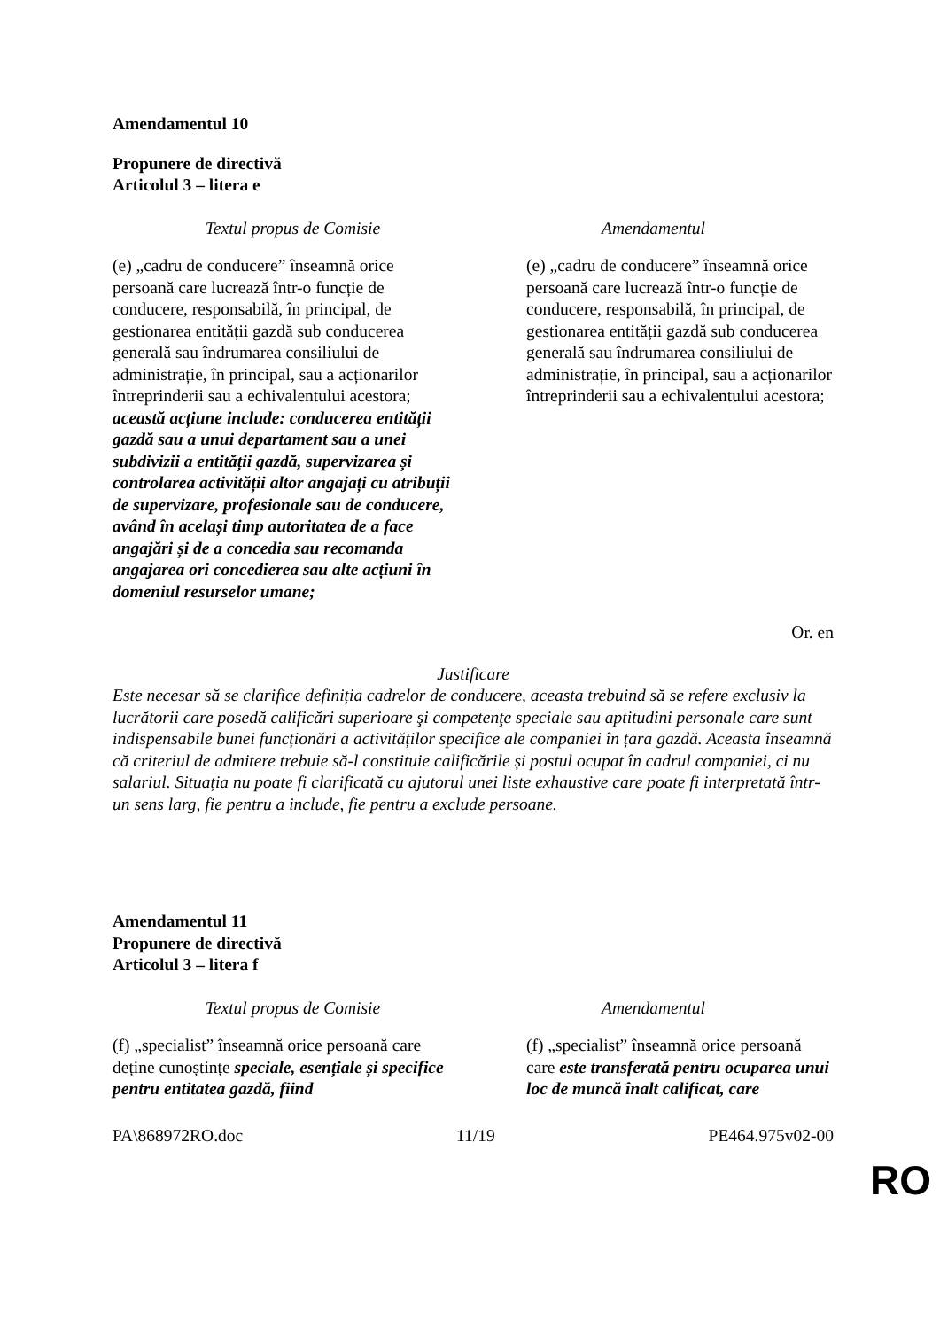Amendamentul 10
Propunere de directivă
Articolul 3 – litera e
| Textul propus de Comisie | Amendamentul |
| --- | --- |
| (e) „cadru de conducere” înseamnă orice persoană care lucrează într-o funcție de conducere, responsabilă, în principal, de gestionarea entității gazdă sub conducerea generală sau îndrumarea consiliului de administrație, în principal, sau a acționarilor întreprinderii sau a echivalentului acestora; această acțiune include: conducerea entității gazdă sau a unui departament sau a unei subdivizii a entității gazdă, supervizarea și controlarea activității altor angajați cu atribuții de supervizare, profesionale sau de conducere, având în același timp autoritatea de a face angajări și de a concedia sau recomanda angajarea ori concedierea sau alte acțiuni în domeniul resurselor umane; | (e) „cadru de conducere” înseamnă orice persoană care lucrează într-o funcție de conducere, responsabilă, în principal, de gestionarea entității gazdă sub conducerea generală sau îndrumarea consiliului de administrație, în principal, sau a acționarilor întreprinderii sau a echivalentului acestora; |
Or. en
Justificare
Este necesar să se clarifice definiția cadrelor de conducere, aceasta trebuind să se refere exclusiv la lucrătorii care posedă calificări superioare şi competenţe speciale sau aptitudini personale care sunt indispensabile bunei funcționări a activităților specifice ale companiei în țara gazdă. Aceasta înseamnă că criteriul de admitere trebuie să-l constituie calificările și postul ocupat în cadrul companiei, ci nu salariul. Situația nu poate fi clarificată cu ajutorul unei liste exhaustive care poate fi interpretată într-un sens larg, fie pentru a include, fie pentru a exclude persoane.
Amendamentul 11
Propunere de directivă
Articolul 3 – litera f
| Textul propus de Comisie | Amendamentul |
| --- | --- |
| (f) „specialist” înseamnă orice persoană care deține cunoștințe speciale, esențiale și specifice pentru entitatea gazdă, fiind | (f) „specialist” înseamnă orice persoană care este transferată pentru ocuparea unui loc de muncă înalt calificat, care |
PA\868972RO.doc 11/19 PE464.975v02-00
RO